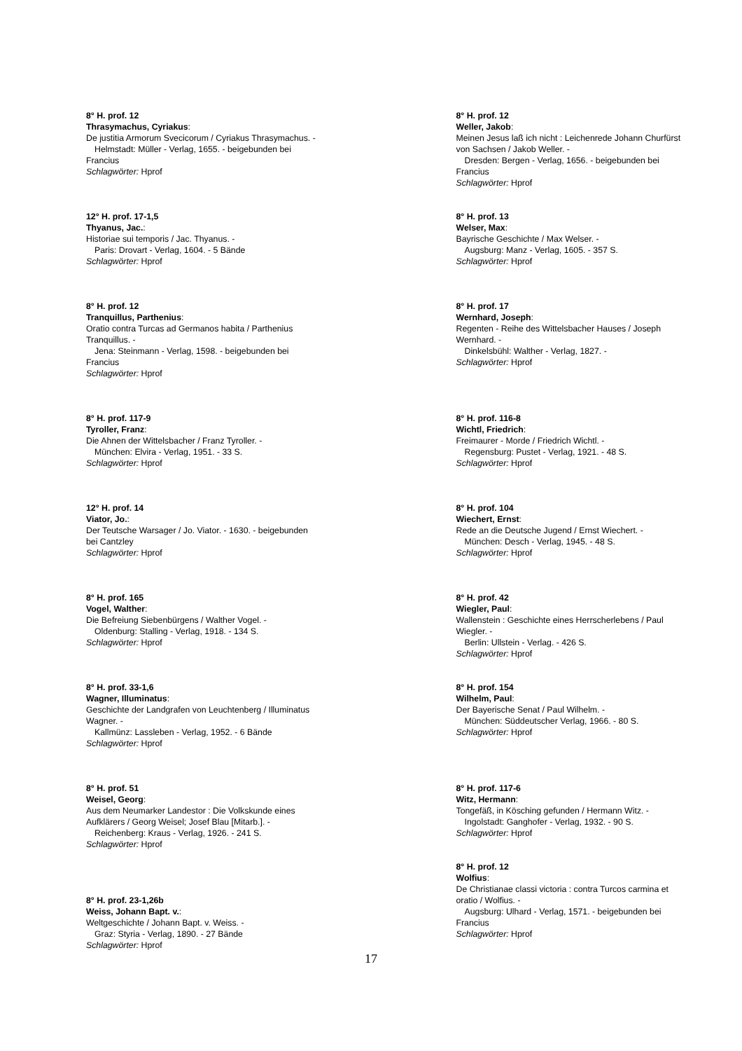8° H. prof. 12
Thrasymachus, Cyriakus:
De justitia Armorum Svecicorum / Cyriakus Thrasymachus. -
Helmstadt: Müller - Verlag, 1655. - beigebunden bei
Francius
Schlagwörter: Hprof
12° H. prof. 17-1,5
Thyanus, Jac.:
Historiae sui temporis / Jac. Thyanus. -
Paris: Drovart - Verlag, 1604. - 5 Bände
Schlagwörter: Hprof
8° H. prof. 12
Tranquillus, Parthenius:
Oratio contra Turcas ad Germanos habita / Parthenius
Tranquillus. -
Jena: Steinmann - Verlag, 1598. - beigebunden bei
Francius
Schlagwörter: Hprof
8° H. prof. 117-9
Tyroller, Franz:
Die Ahnen der Wittelsbacher / Franz Tyroller. -
München: Elvira - Verlag, 1951. - 33 S.
Schlagwörter: Hprof
12° H. prof. 14
Viator, Jo.:
Der Teutsche Warsager / Jo. Viator. - 1630. - beigebunden
bei Cantzley
Schlagwörter: Hprof
8° H. prof. 165
Vogel, Walther:
Die Befreiung Siebenbürgens / Walther Vogel. -
Oldenburg: Stalling - Verlag, 1918. - 134 S.
Schlagwörter: Hprof
8° H. prof. 33-1,6
Wagner, Illuminatus:
Geschichte der Landgrafen von Leuchtenberg / Illuminatus
Wagner. -
Kallmünz: Lassleben - Verlag, 1952. - 6 Bände
Schlagwörter: Hprof
8° H. prof. 51
Weisel, Georg:
Aus dem Neumarker Landestor : Die Volkskunde eines
Aufklärers / Georg Weisel; Josef Blau [Mitarb.]. -
Reichenberg: Kraus - Verlag, 1926. - 241 S.
Schlagwörter: Hprof
8° H. prof. 23-1,26b
Weiss, Johann Bapt. v.:
Weltgeschichte / Johann Bapt. v. Weiss. -
Graz: Styria - Verlag, 1890. - 27 Bände
Schlagwörter: Hprof
8° H. prof. 12
Weller, Jakob:
Meinen Jesus laß ich nicht : Leichenrede Johann Churfürst
von Sachsen / Jakob Weller. -
Dresden: Bergen - Verlag, 1656. - beigebunden bei
Francius
Schlagwörter: Hprof
8° H. prof. 13
Welser, Max:
Bayrische Geschichte / Max Welser. -
Augsburg: Manz - Verlag, 1605. - 357 S.
Schlagwörter: Hprof
8° H. prof. 17
Wernhard, Joseph:
Regenten - Reihe des Wittelsbacher Hauses / Joseph
Wernhard. -
Dinkelsbühl: Walther - Verlag, 1827. -
Schlagwörter: Hprof
8° H. prof. 116-8
Wichtl, Friedrich:
Freimaurer - Morde / Friedrich Wichtl. -
Regensburg: Pustet - Verlag, 1921. - 48 S.
Schlagwörter: Hprof
8° H. prof. 104
Wiechert, Ernst:
Rede an die Deutsche Jugend / Ernst Wiechert. -
München: Desch - Verlag, 1945. - 48 S.
Schlagwörter: Hprof
8° H. prof. 42
Wiegler, Paul:
Wallenstein : Geschichte eines Herrscherlebens / Paul
Wiegler. -
Berlin: Ullstein - Verlag. - 426 S.
Schlagwörter: Hprof
8° H. prof. 154
Wilhelm, Paul:
Der Bayerische Senat / Paul Wilhelm. -
München: Süddeutscher Verlag, 1966. - 80 S.
Schlagwörter: Hprof
8° H. prof. 117-6
Witz, Hermann:
Tongefäß, in Kösching gefunden / Hermann Witz. -
Ingolstadt: Ganghofer - Verlag, 1932. - 90 S.
Schlagwörter: Hprof
8° H. prof. 12
Wolfius:
De Christianae classi victoria : contra Turcos carmina et
oratio / Wolfius. -
Augsburg: Ulhard - Verlag, 1571. - beigebunden bei
Francius
Schlagwörter: Hprof
17